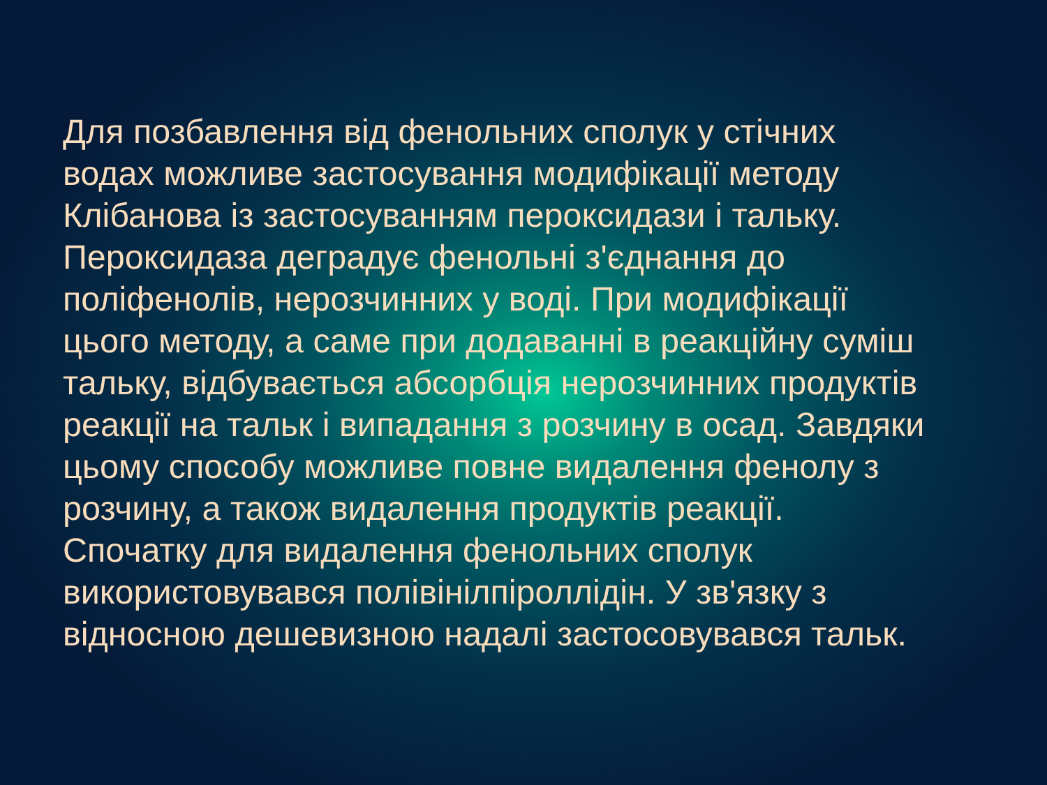Для позбавлення від фенольних сполук у стічних
водах можливе застосування модифікації методу
Клібанова із застосуванням пероксидази і тальку.
Пероксидаза деградує фенольні з'єднання до
поліфенолів, нерозчинних у воді. При модифікації
цього методу, а саме при додаванні в реакційну суміш
тальку, відбувається абсорбція нерозчинних продуктів
реакції на тальк і випадання з розчину в осад. Завдяки
цьому способу можливе повне видалення фенолу з
розчину, а також видалення продуктів реакції.
Спочатку для видалення фенольних сполук
використовувався полівінілпіроллідін. У зв'язку з
відносною дешевизною надалі застосовувався тальк.